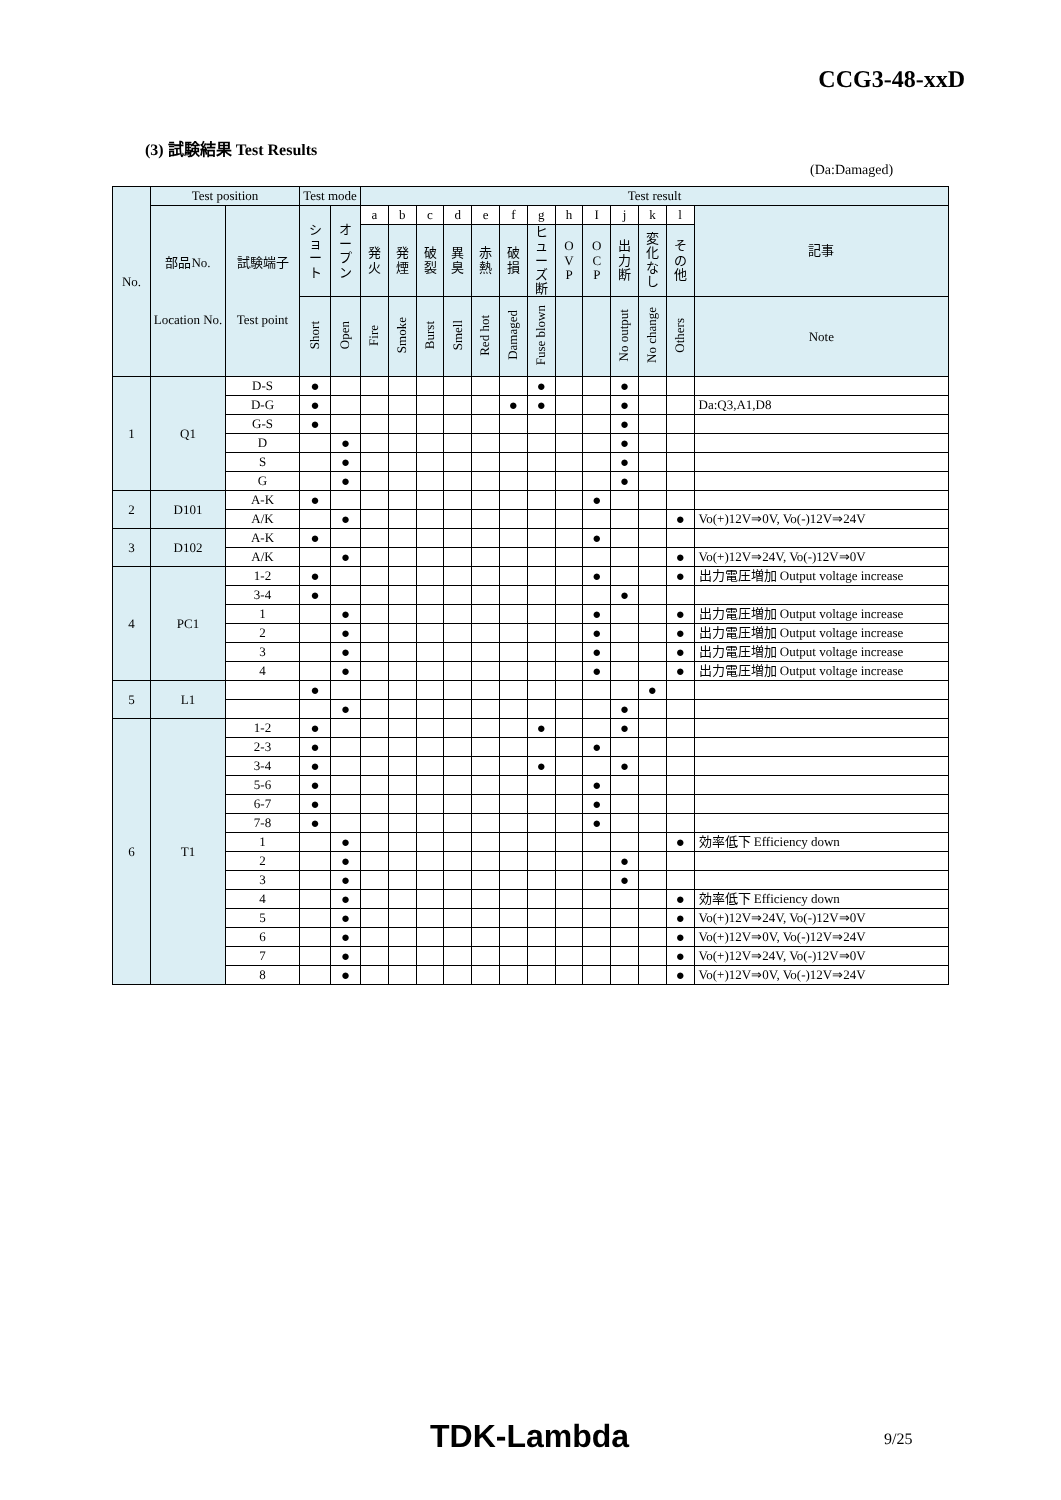CCG3-48-xxD
(3) 試験結果 Test Results
(Da:Damaged)
| No. | Test position | | Test mode | | Test result | | | | | | | | | | | | |
| --- | --- | --- | --- | --- | --- | --- | --- | --- | --- | --- | --- | --- | --- | --- | --- | --- | --- |
| | 部品No. Location No. | 試験端子 Test point | シ ョ ー ト | オ ー プ ン | a | b | c | d | e | f | g | h | I | j | k | l | 記事 |
| | | | | | 発 火 | 発 煙 | 破 裂 | 異 臭 | 赤 熱 | 破 損 | ヒ ュ ー ズ 断 | O V P | O C P | 出 力 断 | 変 化 な し | そ の 他 | |
| | | | Short | Open | Fire | Smoke | Burst | Smell | Red hot | Damaged | Fuse blown | | | No output | No change | Others | Note |
| 1 | Q1 | D-S | ● | | | | | | | | ● | | | ● | | | |
| | | D-G | ● | | | | | | | ● | ● | | | ● | | | Da:Q3,A1,D8 |
| | | G-S | ● | | | | | | | | | | | ● | | | |
| | | D | | ● | | | | | | | | | | ● | | | |
| | | S | | ● | | | | | | | | | | ● | | | |
| | | G | | ● | | | | | | | | | | ● | | | |
| 2 | D101 | A-K | ● | | | | | | | | | | ● | | | | |
| | | A/K | | ● | | | | | | | | | | | | ● | Vo(+)12V⇒0V, Vo(-)12V⇒24V |
| 3 | D102 | A-K | ● | | | | | | | | | | ● | | | | |
| | | A/K | | ● | | | | | | | | | | | | ● | Vo(+)12V⇒24V, Vo(-)12V⇒0V |
| 4 | PC1 | 1-2 | ● | | | | | | | | | | ● | | | ● | 出力電圧増加 Output voltage increase |
| | | 3-4 | ● | | | | | | | | | | | ● | | | |
| | | 1 | | ● | | | | | | | | | ● | | | ● | 出力電圧増加 Output voltage increase |
| | | 2 | | ● | | | | | | | | | ● | | | ● | 出力電圧増加 Output voltage increase |
| | | 3 | | ● | | | | | | | | | ● | | | ● | 出力電圧増加 Output voltage increase |
| | | 4 | | ● | | | | | | | | | ● | | | ● | 出力電圧増加 Output voltage increase |
| 5 | L1 | | ● | | | | | | | | | | | | ● | | |
| | | | | ● | | | | | | | | | | ● | | | |
| 6 | T1 | 1-2 | ● | | | | | | | | ● | | | ● | | | |
| | | 2-3 | ● | | | | | | | | | | ● | | | | |
| | | 3-4 | ● | | | | | | | | ● | | | ● | | | |
| | | 5-6 | ● | | | | | | | | | | ● | | | | |
| | | 6-7 | ● | | | | | | | | | | ● | | | | |
| | | 7-8 | ● | | | | | | | | | | ● | | | | |
| | | 1 | | ● | | | | | | | | | | | | ● | 効率低下 Efficiency down |
| | | 2 | | ● | | | | | | | | | | ● | | | |
| | | 3 | | ● | | | | | | | | | | ● | | | |
| | | 4 | | ● | | | | | | | | | | | | ● | 効率低下 Efficiency down |
| | | 5 | | ● | | | | | | | | | | | | ● | Vo(+)12V⇒24V, Vo(-)12V⇒0V |
| | | 6 | | ● | | | | | | | | | | | | ● | Vo(+)12V⇒0V, Vo(-)12V⇒24V |
| | | 7 | | ● | | | | | | | | | | | | ● | Vo(+)12V⇒24V, Vo(-)12V⇒0V |
| | | 8 | | ● | | | | | | | | | | | | ● | Vo(+)12V⇒0V, Vo(-)12V⇒24V |
TDK-Lambda 9/25